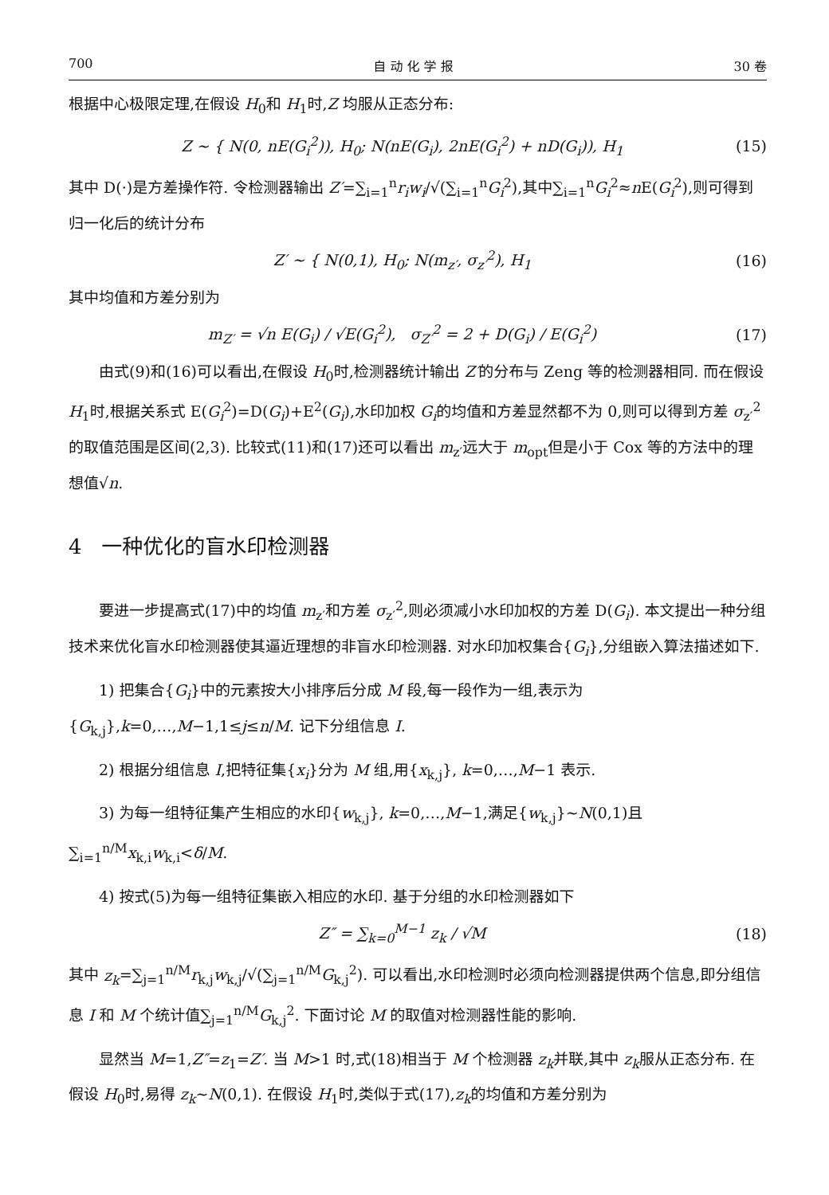700 自 动 化 学 报 30 卷
根据中心极限定理,在假设 H<sub>0</sub>和 H<sub>1</sub>时,Z 均服从正态分布:
Z ~ { N(0, nE(G<sub>i</sub><sup>2</sup>)), H<sub>0</sub>; N(nE(G<sub>i</sub>), 2nE(G<sub>i</sub><sup>2</sup>) + nD(G<sub>i</sub>)), H<sub>1</sub>
(15)
其中 D(·)是方差操作符. 令检测器输出 Z′=∑<sub>i=1</sub><sup>n</sup>r<sub>i</sub>w<sub>i</sub>/√(∑<sub>i=1</sub><sup>n</sup>G<sub>i</sub><sup>2</sup>),其中∑<sub>i=1</sub><sup>n</sup>G<sub>i</sub><sup>2</sup>≈n E(G<sub>i</sub><sup>2</sup>),则可得到归一化后的统计分布
Z′ ~ { N(0,1), H<sub>0</sub>; N(m<sub>z′</sub>, σ<sub>z′</sub><sup>2</sup>), H<sub>1</sub>
(16)
其中均值和方差分别为
m<sub>Z′</sub> = √n E(G<sub>i</sub>) / √E(G<sub>i</sub><sup>2</sup>), σ<sub>Z′</sub><sup>2</sup> = 2 + D(G<sub>i</sub>) / E(G<sub>i</sub><sup>2</sup>)
(17)
由式(9)和(16)可以看出,在假设 H<sub>0</sub>时,检测器统计输出 Z′的分布与 Zeng 等的检测器相同. 而在假设 H<sub>1</sub>时,根据关系式 E(G<sub>i</sub><sup>2</sup>)=D(G<sub>i</sub>)+E<sup>2</sup>(G<sub>i</sub>),水印加权 G<sub>i</sub>的均值和方差显然都不为 0,则可以得到方差 σ<sub>z′</sub><sup>2</sup>的取值范围是区间(2,3). 比较式(11)和(17)还可以看出 m<sub>z′</sub>远大于 m<sub>opt</sub>但是小于 Cox 等的方法中的理想值√n.
4 一种优化的盲水印检测器
要进一步提高式(17)中的均值 m<sub>z′</sub>和方差 σ<sub>z′</sub><sup>2</sup>,则必须减小水印加权的方差 D(G<sub>i</sub>). 本文提出一种分组技术来优化盲水印检测器使其逼近理想的非盲水印检测器. 对水印加权集合{G<sub>i</sub>},分组嵌入算法描述如下.
1) 把集合{G<sub>i</sub>}中的元素按大小排序后分成 M 段,每一段作为一组,表示为{G<sub>k,j</sub>},k=0,…,M−1,1≤j≤n/M. 记下分组信息 I.
2) 根据分组信息 I,把特征集{x<sub>i</sub>}分为 M 组,用{x<sub>k,j</sub>}, k=0,…,M−1 表示.
3) 为每一组特征集产生相应的水印{w<sub>k,j</sub>}, k=0,…,M−1,满足{w<sub>k,j</sub>}~N(0,1)且 ∑<sub>i=1</sub><sup>n/M</sup>x<sub>k,i</sub>w<sub>k,i</sub><δ/M.
4) 按式(5)为每一组特征集嵌入相应的水印. 基于分组的水印检测器如下
Z″ = ∑<sub>k=0</sub><sup>M−1</sup> z<sub>k</sub> / √M (18)
其中 z<sub>k</sub>=∑<sub>j=1</sub><sup>n/M</sup>r<sub>k,j</sub>w<sub>k,j</sub>/√(∑<sub>j=1</sub><sup>n/M</sup>G<sub>k,j</sub><sup>2</sup>). 可以看出,水印检测时必须向检测器提供两个信息,即分组信息 I 和 M 个统计值∑<sub>j=1</sub><sup>n/M</sup>G<sub>k,j</sub><sup>2</sup>. 下面讨论 M 的取值对检测器性能的影响.
显然当 M=1,Z″=z<sub>1</sub>=Z′. 当 M>1 时,式(18)相当于 M 个检测器 z<sub>k</sub>并联,其中 z<sub>k</sub>服从正态分布. 在假设 H<sub>0</sub>时,易得 z<sub>k</sub>~N(0,1). 在假设 H<sub>1</sub>时,类似于式(17),z<sub>k</sub>的均值和方差分别为